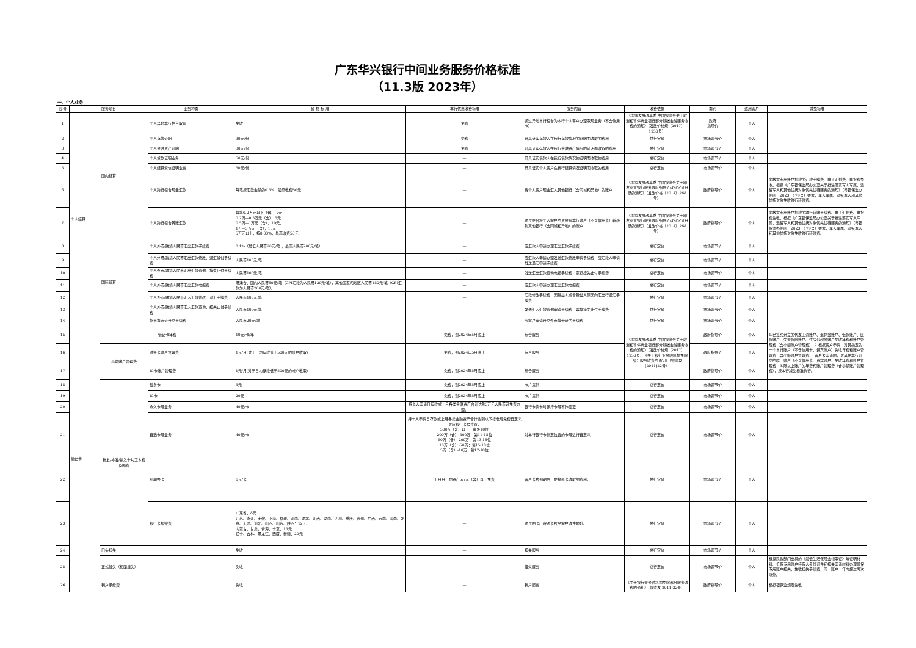广东华兴银行中间业务服务价格标准
（11.3版 2023年）
一、个人业务
| 序号 | 服务项目 | | 业务种类 | 价 格 标 准 | 本行优惠收费标准 | 服务内容 | 收费依据 | 类别 | 适用客户 | 减免标准 |
| --- | --- | --- | --- | --- | --- | --- | --- | --- | --- | --- |
| 1 | 个人结算 | 国内结算 | 个人异地本行柜台取现 | 免收 | 免费 | 通过异地本行柜台为本行个人客户办理取现业务（不含信用卡） | 《国家发展改革委 中国银监会关于取消和暂停商业银行部分基础金融服务收费的通知》（发改价格规〔2017〕1250号） | 政府 指导价 | 个人 | |
| 2 | | | 个人存款证明 | 30元/份 | 免费 | 开具证实存款人在我行存款情况的证明而收取的费用 | 总行定价 | 市场调节价 | 个人 | |
| 3 | | | 个人金融资产证明 | 30元/份 | 免费 | 开具证实存款人在我行金融资产情况的证明而收取的费用 | 总行定价 | 市场调节价 | 个人 | |
| 4 | | | 个人贷款证明业务 | 50元/份 | — | 开具证实借款人在我行借款情况的证明而收取的费用 | 总行定价 | 市场调节价 | 个人 | |
| 5 | | | 个人结算资信证明业务 | 50元/份 | — | 开具证实个人客户在我行结算情况证明而收取的费用 | 总行定价 | 市场调节价 | 个人 | |
| 6 | | | 个人跨行柜台现金汇款 | 每笔按汇款金额的0.5%，最高收费50元 | — | 将个人客户现金汇入其他银行（含同城和异地）的账户 | 《国家发展改革委 中国银监会关于印发商业银行服务政府指导价政府定价目录的通知》（发改价格〔2014〕268号） | 政府指导价 | 个人 | 向救灾专用账户捐款的汇款手续费、电子汇划费、电报费免收。根据《广东银保监局办公室关于推进落实军人军属、退役军人和其他优抚对象优先优待服务的通知》（粤银保监办便函〔2023〕179号）要求，军人军属、退役军人和其他优抚对象免收跨行转账费。 |
| 7 | | | 个人跨行柜台转账汇款 | 每笔0.2万元以下（含），2元； 0.2万—0.5万元（含），5元； 0.5万—1万元（含），10元； 1万—5万元（含），15元； 5万元以上，按0.03%，最高收费50元 | — | 通过柜台将个人客户的资金从本行账户（不含信用卡）转移到其他银行（含同城和异地）的账户 | 《国家发展改革委 中国银监会关于印发商业银行服务政府指导价政府定价目录的通知》（发改价格〔2014〕268号） | 政府指导价 | 个人 | 向救灾专用账户捐款的跨行转账手续费、电子汇划费、电报费免收。根据《广东银保监局办公室关于推进落实军人军属、退役军人和其他优抚对象优先优待服务的通知》（粤银保监办便函〔2023〕179号）要求，军人军属、退役军人和其他优抚对象免收跨行转账费。 |
| 8 | | 国际结算 | 个人外币/跨境人民币汇出汇款手续费 | 0.1%（最低人民币20元/笔 ，最高人民币200元/笔） | — | 应汇款人申请办理汇出汇款手续费 | 总行定价 | 市场调节价 | 个人 | |
| 9 | | | 个人外币/跨境人民币汇出汇款修改、退汇解付手续费 | 人民币100元/笔 | — | 应汇款人申请办理发送汇款修改申请手续费；应汇款人申请发送退汇申请手续费 | 总行定价 | 市场调节价 | 个人 | |
| 10 | | | 个人外币/跨境人民币汇出汇款查询、挂失止付手续费 | 人民币100元/笔 | — | 发送汇出汇款查询电报手续费；票据挂失止付手续费 | 总行定价 | 市场调节价 | 个人 | |
| 11 | | | 个人外币/跨境人民币汇出汇款电报费 | 港澳台、国内人民币80元/笔（GPI汇款为人民币120元/笔），其他国家和地区人民币150元/笔（GPI汇款为人民币200元/笔）。 | — | 应汇款人申请办理汇出汇款电报费 | 总行定价 | 市场调节价 | 个人 | |
| 12 | | | 个人外币/跨境人民币汇入汇款修改、退汇手续费 | 人民币100元/笔 | — | 汇款修改手续费：因受益人或非受益人原因向汇出行退汇手续费 | 总行定价 | 市场调节价 | 个人 | |
| 13 | | | 个人外币/跨境人民币汇入汇款查询、挂失止付手续费 | 人民币100元/笔 | — | 发送汇入汇款查询申请手续费；票据挂失止付手续费 | 总行定价 | 市场调节价 | 个人 | |
| 14 | | | 外币携带证开立手续费 | 人民币20元/笔 | — | 应客户申请开立外币携带证的手续费 | 总行定价 | 市场调节价 | 个人 | |
| 15 | 借记卡 | 借记卡年费 | | 10元/卡/年 | 免费，到2024年5月底止 | 综合服务 | 《国家发展改革委 中国银监会关于取消和暂停商业银行部分基础金融服务收费的通知》（发改价格规〔2017〕1250号）、《关于银行业金融机构免除部分服务收费的通知》（银监发[2011]22号） | 政府指导价 | 个人 | 1.已签约开立的代发工资账户、退休金账户、低保账户、医保账户、失业保险账户、住房公积金账户免收年费和账户管理费（含小额账户管理费）；2.根据客户申请，对其指定的一个本行账户（不含信用卡、贵宾账户）免收年费和账户管理费（含小额账户管理费）；客户未申请的，对其在本行开立的唯一账户（不含信用卡、贵宾账户）免收年费和账户管理费；3.除以上账户的年费和账户管理费（含小额账户管理费），按本行减免标准执行。 |
| 16 | | 小额账户管理费 | 磁条卡账户管理费 | 1元/月(对于日均存款低于500元的帐户收取) | 免费，到2024年5月底止 | 综合服务 | | 政府指导价 | 个人 | |
| 17 | | | IC卡账户管理费 | 1元/月(对于日均存款低于500元的帐户收取) | 免费，到2024年5月底止 | 综合服务 | | 政府指导价 | 个人 | |
| 18 | | 新发/补发/换发卡片工本费及邮费 | 磁条卡 | 5元 | 免费，到2024年5月底止 | 卡片提供 | 总行定价 | 市场调节价 | 个人 | |
| 19 | | | IC卡 | 20元 | 免费，到2024年5月底止 | 卡片提供 | 总行定价 | 市场调节价 | 个人 | |
| 20 | | | 永久卡号业务 | 40元/卡 | 持卡人申请日存款或上月各类金融资产合计达到5万元人民币可免费办理。 | 银行卡换卡时保持卡号不作变更 | 总行定价 | 市场调节价 | 个人 | |
| 21 | | | 自选卡号业务 | 40元/卡 | 持卡人申请日存款或上月各类金融资产合计达到以下标准可免费自定义对应银行卡号位置。 500万（含）以上：第9-18位 200万（含）-500万：第11-18位 50万（含）-200万：第13-18位 10万（含）-50万：第15-18位 5万（含）-10万：第17-18位 | 对本行银行卡指定位置的卡号进行自定义 | 总行定价 | 市场调节价 | 个人 | |
| 22 | | | 到期换卡 | 6元/卡 | 上月月日均资产5万元（含）以上免费 | 客户卡片到期后，更换新卡收取的费用。 | 总行定价 | 市场调节价 | 个人 | |
| 23 | | | 银行卡邮寄费 | 广东省：8元 江苏、浙江、安徽、上海、福建、河南、湖北、江西、湖南、四川、重庆、贵州、广西、云南、海南、北京、天津、河北、山西、山东、陕西：12元 内蒙古、甘肃、青海、宁夏：13元 辽宁、吉林、黑龙江、西藏、新疆：20元 | — | 通过制卡厂寄送卡片至客户收件地址。 | 总行定价 | 市场调节价 | 个人 | |
| 24 | | 口头挂失 | | 免收 | — | 挂失服务 | 总行定价 | 市场调节价 | 个人 | |
| 25 | | 正式挂失（柜面挂失） | | 免收 | — | 挂失服务 | 总行定价 | 市场调节价 | 个人 | 根据民政部门出具的《最低生活保障金领取证》等证明材料、低保专用账户持有人身份证件和挂失申请材料办理低保专用账户挂失，免收挂失手续费，同一账户一年内超过两次除外。 |
| 26 | | 销户手续费 | | 免收 | — | 销户服务 | 《关于银行业金融机构免除部分服务收费的通知》（银监发[2011]22号） | 政府指导价 | 个人 | 根据银保监规定免收 |